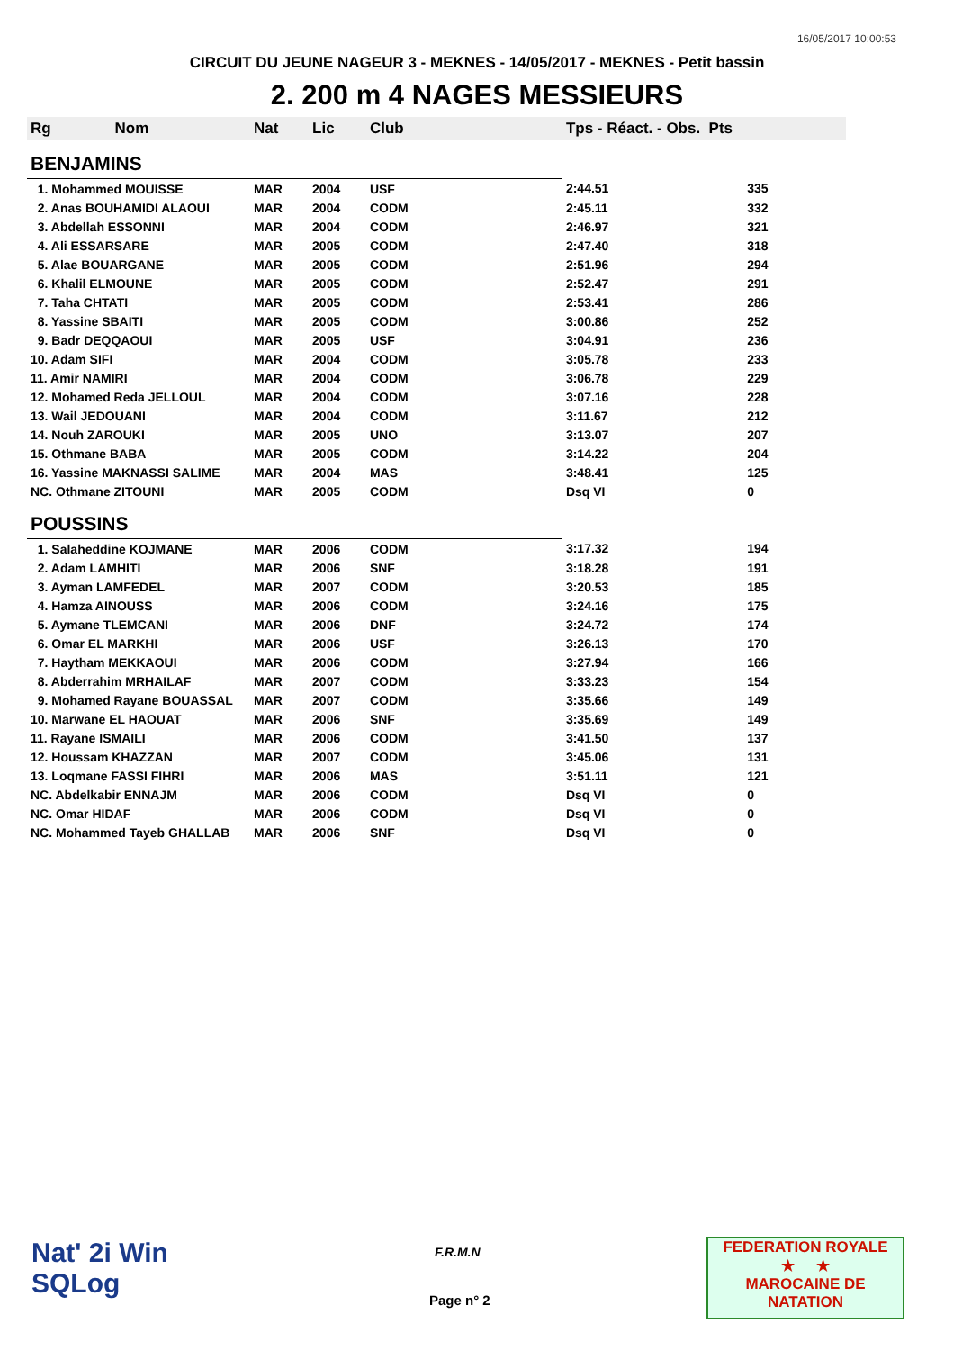16/05/2017 10:00:53
CIRCUIT DU JEUNE NAGEUR 3 - MEKNES - 14/05/2017 - MEKNES - Petit bassin
2. 200 m 4 NAGES MESSIEURS
| Rg Nom | Nat | Lic | Club | Tps - Réact. - Obs. Pts | |
| --- | --- | --- | --- | --- | --- |
| BENJAMINS | | | | | |
| 1. Mohammed MOUISSE | MAR | 2004 | USF | 2:44.51 | 335 |
| 2. Anas BOUHAMIDI ALAOUI | MAR | 2004 | CODM | 2:45.11 | 332 |
| 3. Abdellah ESSONNI | MAR | 2004 | CODM | 2:46.97 | 321 |
| 4. Ali ESSARSARE | MAR | 2005 | CODM | 2:47.40 | 318 |
| 5. Alae BOUARGANE | MAR | 2005 | CODM | 2:51.96 | 294 |
| 6. Khalil ELMOUNE | MAR | 2005 | CODM | 2:52.47 | 291 |
| 7. Taha CHTATI | MAR | 2005 | CODM | 2:53.41 | 286 |
| 8. Yassine SBAITI | MAR | 2005 | CODM | 3:00.86 | 252 |
| 9. Badr DEQQAOUI | MAR | 2005 | USF | 3:04.91 | 236 |
| 10. Adam SIFI | MAR | 2004 | CODM | 3:05.78 | 233 |
| 11. Amir NAMIRI | MAR | 2004 | CODM | 3:06.78 | 229 |
| 12. Mohamed Reda JELLOUL | MAR | 2004 | CODM | 3:07.16 | 228 |
| 13. Wail JEDOUANI | MAR | 2004 | CODM | 3:11.67 | 212 |
| 14. Nouh ZAROUKI | MAR | 2005 | UNO | 3:13.07 | 207 |
| 15. Othmane BABA | MAR | 2005 | CODM | 3:14.22 | 204 |
| 16. Yassine MAKNASSI SALIME | MAR | 2004 | MAS | 3:48.41 | 125 |
| NC. Othmane ZITOUNI | MAR | 2005 | CODM | Dsq VI | 0 |
| POUSSINS | | | | | |
| 1. Salaheddine KOJMANE | MAR | 2006 | CODM | 3:17.32 | 194 |
| 2. Adam LAMHITI | MAR | 2006 | SNF | 3:18.28 | 191 |
| 3. Ayman LAMFEDEL | MAR | 2007 | CODM | 3:20.53 | 185 |
| 4. Hamza AINOUSS | MAR | 2006 | CODM | 3:24.16 | 175 |
| 5. Aymane TLEMCANI | MAR | 2006 | DNF | 3:24.72 | 174 |
| 6. Omar EL MARKHI | MAR | 2006 | USF | 3:26.13 | 170 |
| 7. Haytham MEKKAOUI | MAR | 2006 | CODM | 3:27.94 | 166 |
| 8. Abderrahim MRHAILAF | MAR | 2007 | CODM | 3:33.23 | 154 |
| 9. Mohamed Rayane BOUASSAL | MAR | 2007 | CODM | 3:35.66 | 149 |
| 10. Marwane EL HAOUAT | MAR | 2006 | SNF | 3:35.69 | 149 |
| 11. Rayane ISMAILI | MAR | 2006 | CODM | 3:41.50 | 137 |
| 12. Houssam KHAZZAN | MAR | 2007 | CODM | 3:45.06 | 131 |
| 13. Loqmane FASSI FIHRI | MAR | 2006 | MAS | 3:51.11 | 121 |
| NC. Abdelkabir ENNAJM | MAR | 2006 | CODM | Dsq VI | 0 |
| NC. Omar HIDAF | MAR | 2006 | CODM | Dsq VI | 0 |
| NC. Mohammed Tayeb GHALLAB | MAR | 2006 | SNF | Dsq VI | 0 |
Nat' 2i Win
SQLog
F.R.M.N
Page n° 2
FEDERATION ROYALE
★ ★
MAROCAINE DE NATATION